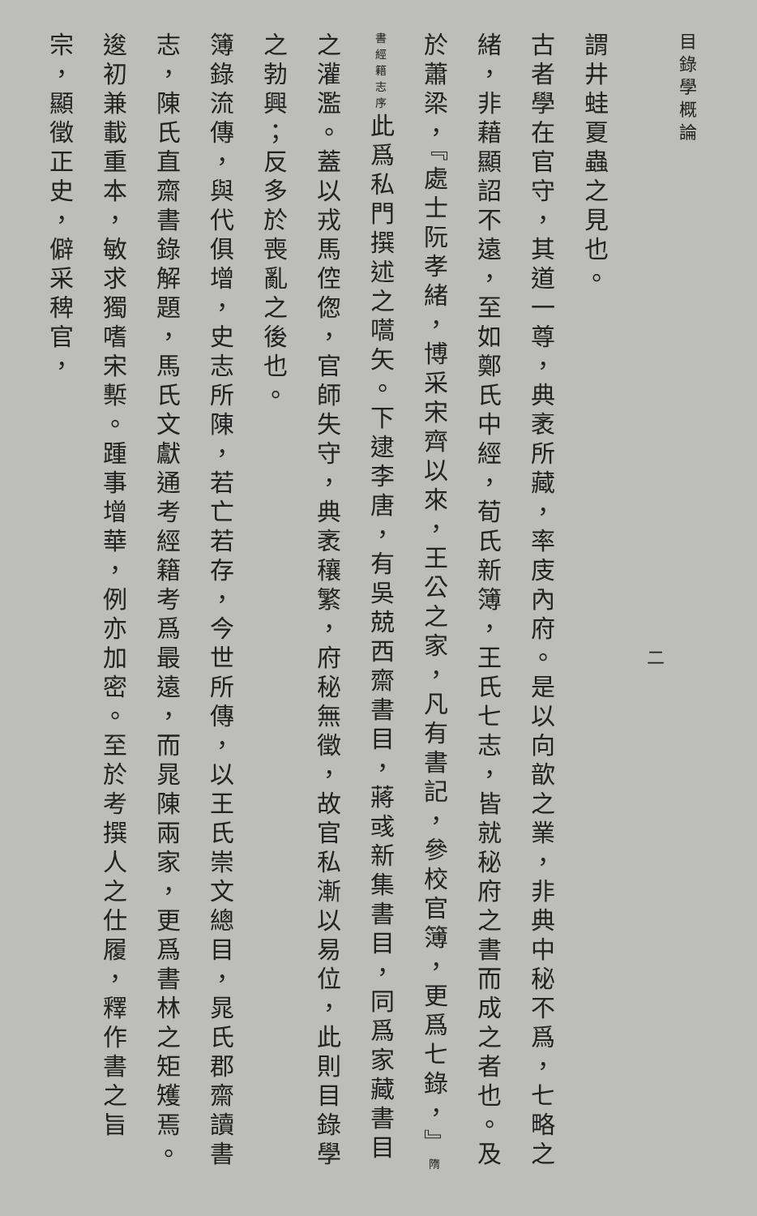目錄學概論
二
謂井蛙夏蟲之見也。
古者學在官守，其道一尊，典袤所藏，率庋內府。是以向歆之業，非典中秘不爲，七略之緒，非藉顯詔不遠，至如鄭氏中經，荀氏新簿，王氏七志，皆就秘府之書而成之者也。及於蕭梁，『處士阮孝緒，博采宋齊以來，王公之家，凡有書記，參校官簿，更爲七錄，』隋書經籍志序此爲私門撰述之嚆矢。下逮李唐，有吳兢西齋書目，蔣彧新集書目，同爲家藏書目之灌濫。蓋以戎馬倥偬，官師失守，典袤穰繁，府秘無徵，故官私漸以易位，此則目錄學之勃興；反多於喪亂之後也。
簿錄流傳，與代俱增，史志所陳，若亡若存，今世所傳，以王氏崇文總目，晁氏郡齋讀書志，陳氏直齋書錄解題，馬氏文獻通考經籍考爲最遠，而晁陳兩家，更爲書林之矩矱焉。逡初兼載重本，敏求獨嗜宋槧。踵事增華，例亦加密。至於考撰人之仕履，釋作書之旨宗，顯徵正史，僻采稗官，